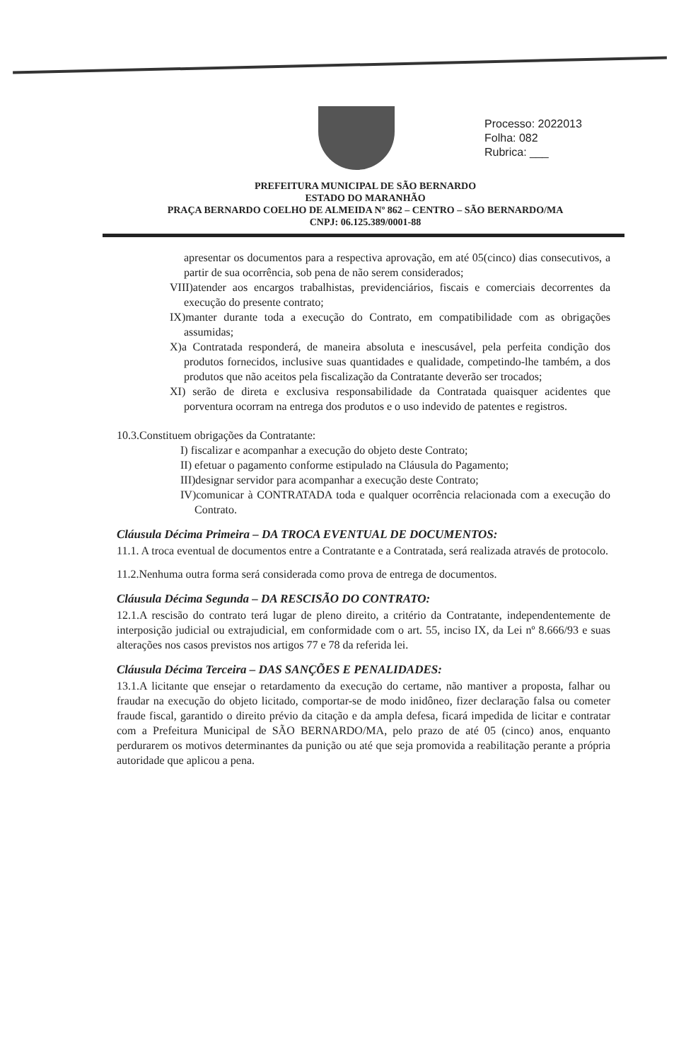Processo: 2022013
Folha: 082
Rubrica: ___
PREFEITURA MUNICIPAL DE SÃO BERNARDO
ESTADO DO MARANHÃO
PRAÇA BERNARDO COELHO DE ALMEIDA Nº 862 – CENTRO – SÃO BERNARDO/MA
CNPJ: 06.125.389/0001-88
apresentar os documentos para a respectiva aprovação, em até 05(cinco) dias consecutivos, a partir de sua ocorrência, sob pena de não serem considerados;
VIII)atender aos encargos trabalhistas, previdenciários, fiscais e comerciais decorrentes da execução do presente contrato;
IX)manter durante toda a execução do Contrato, em compatibilidade com as obrigações assumidas;
X)a Contratada responderá, de maneira absoluta e inescusável, pela perfeita condição dos produtos fornecidos, inclusive suas quantidades e qualidade, competindo-lhe também, a dos produtos que não aceitos pela fiscalização da Contratante deverão ser trocados;
XI) serão de direta e exclusiva responsabilidade da Contratada quaisquer acidentes que porventura ocorram na entrega dos produtos e o uso indevido de patentes e registros.
10.3.Constituem obrigações da Contratante:
I) fiscalizar e acompanhar a execução do objeto deste Contrato;
II) efetuar o pagamento conforme estipulado na Cláusula do Pagamento;
III)designar servidor para acompanhar a execução deste Contrato;
IV)comunicar à CONTRATADA toda e qualquer ocorrência relacionada com a execução do Contrato.
Cláusula Décima Primeira – DA TROCA EVENTUAL DE DOCUMENTOS:
11.1. A troca eventual de documentos entre a Contratante e a Contratada, será realizada através de protocolo.
11.2.Nenhuma outra forma será considerada como prova de entrega de documentos.
Cláusula Décima Segunda – DA RESCISÃO DO CONTRATO:
12.1.A rescisão do contrato terá lugar de pleno direito, a critério da Contratante, independentemente de interposição judicial ou extrajudicial, em conformidade com o art. 55, inciso IX, da Lei nº 8.666/93 e suas alterações nos casos previstos nos artigos 77 e 78 da referida lei.
Cláusula Décima Terceira – DAS SANÇÕES E PENALIDADES:
13.1.A licitante que ensejar o retardamento da execução do certame, não mantiver a proposta, falhar ou fraudar na execução do objeto licitado, comportar-se de modo inidôneo, fizer declaração falsa ou cometer fraude fiscal, garantido o direito prévio da citação e da ampla defesa, ficará impedida de licitar e contratar com a Prefeitura Municipal de SÃO BERNARDO/MA, pelo prazo de até 05 (cinco) anos, enquanto perdurarem os motivos determinantes da punição ou até que seja promovida a reabilitação perante a própria autoridade que aplicou a pena.